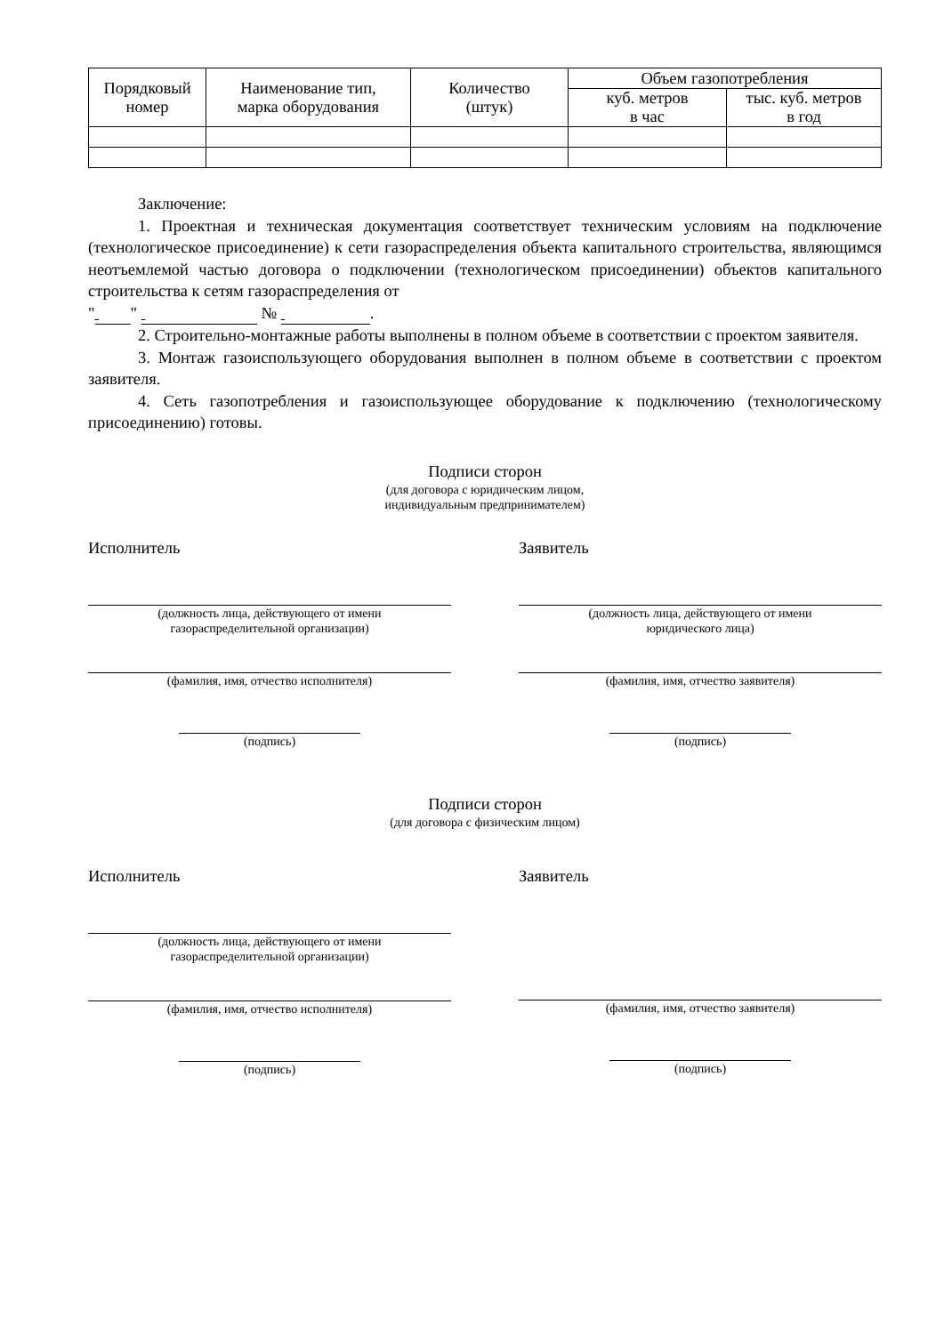| Порядковый номер | Наименование тип, марка оборудования | Количество (штук) | Объем газопотребления | |
| --- | --- | --- | --- | --- |
| | | | куб. метров в час | тыс. куб. метров в год |
Заключение:
1. Проектная и техническая документация соответствует техническим условиям на подключение (технологическое присоединение) к сети газораспределения объекта капитального строительства, являющимся неотъемлемой частью договора о подключении (технологическом присоединении) объектов капитального строительства к сетям газораспределения от
" " № .
2. Строительно-монтажные работы выполнены в полном объеме в соответствии с проектом заявителя.
3. Монтаж газоиспользующего оборудования выполнен в полном объеме в соответствии с проектом заявителя.
4. Сеть газопотребления и газоиспользующее оборудование к подключению (технологическому присоединению) готовы.
Подписи сторон
(для договора с юридическим лицом,
индивидуальным предпринимателем)
Исполнитель
(должность лица, действующего от имени
газораспределительной организации)
(фамилия, имя, отчество исполнителя)
(подпись)
Заявитель
(должность лица, действующего от имени
юридического лица)
(фамилия, имя, отчество заявителя)
(подпись)
Подписи сторон
(для договора с физическим лицом)
Исполнитель
(должность лица, действующего от имени
газораспределительной организации)
(фамилия, имя, отчество исполнителя)
(подпись)
Заявитель
(фамилия, имя, отчество заявителя)
(подпись)